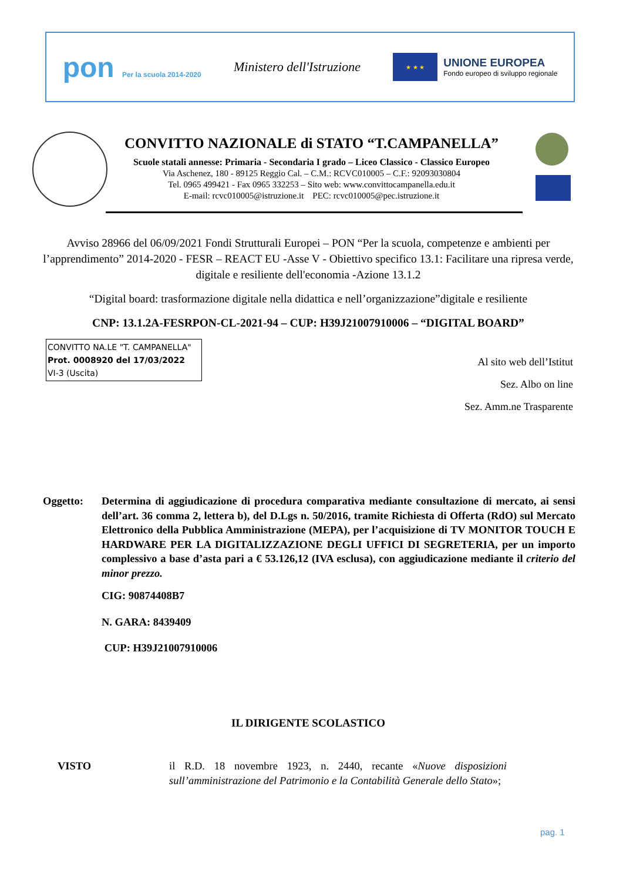pon Per la scuola 2014-2020
Ministero dell'Istruzione
★ ★ ★
UNIONE EUROPEA
Fondo europeo di sviluppo regionale
CONVITTO NAZIONALE di STATO “T.CAMPANELLA”
Scuole statali annesse: Primaria - Secondaria I grado – Liceo Classico - Classico Europeo
Via Aschenez, 180 - 89125 Reggio Cal. – C.M.: RCVC010005 – C.F.: 92093030804
Tel. 0965 499421 - Fax 0965 332253 – Sito web: www.convittocampanella.edu.it
E-mail: rcvc010005@istruzione.it PEC: rcvc010005@pec.istruzione.it
Avviso 28966 del 06/09/2021 Fondi Strutturali Europei – PON “Per la scuola, competenze e ambienti per l’apprendimento” 2014-2020 - FESR – REACT EU -Asse V - Obiettivo specifico 13.1: Facilitare una ripresa verde, digitale e resiliente dell'economia -Azione 13.1.2
“Digital board: trasformazione digitale nella didattica e nell’organizzazione”digitale e resiliente
CNP: 13.1.2A-FESRPON-CL-2021-94 – CUP: H39J21007910006 – “DIGITAL BOARD”
CONVITTO NA.LE "T. CAMPANELLA"
Prot. 0008920 del 17/03/2022
VI-3 (Uscita)
Al sito web dell’Istitut
Sez. Albo on line
Sez. Amm.ne Trasparente
Oggetto: Determina di aggiudicazione di procedura comparativa mediante consultazione di mercato, ai sensi dell’art. 36 comma 2, lettera b), del D.Lgs n. 50/2016, tramite Richiesta di Offerta (RdO) sul Mercato Elettronico della Pubblica Amministrazione (MEPA), per l’acquisizione di TV MONITOR TOUCH E HARDWARE PER LA DIGITALIZZAZIONE DEGLI UFFICI DI SEGRETERIA, per un importo complessivo a base d’asta pari a € 53.126,12 (IVA esclusa), con aggiudicazione mediante il criterio del minor prezzo.
CIG: 90874408B7
N. GARA: 8439409
CUP: H39J21007910006
IL DIRIGENTE SCOLASTICO
VISTO il R.D. 18 novembre 1923, n. 2440, recante «Nuove disposizioni sull’amministrazione del Patrimonio e la Contabilità Generale dello Stato»;
pag. 1